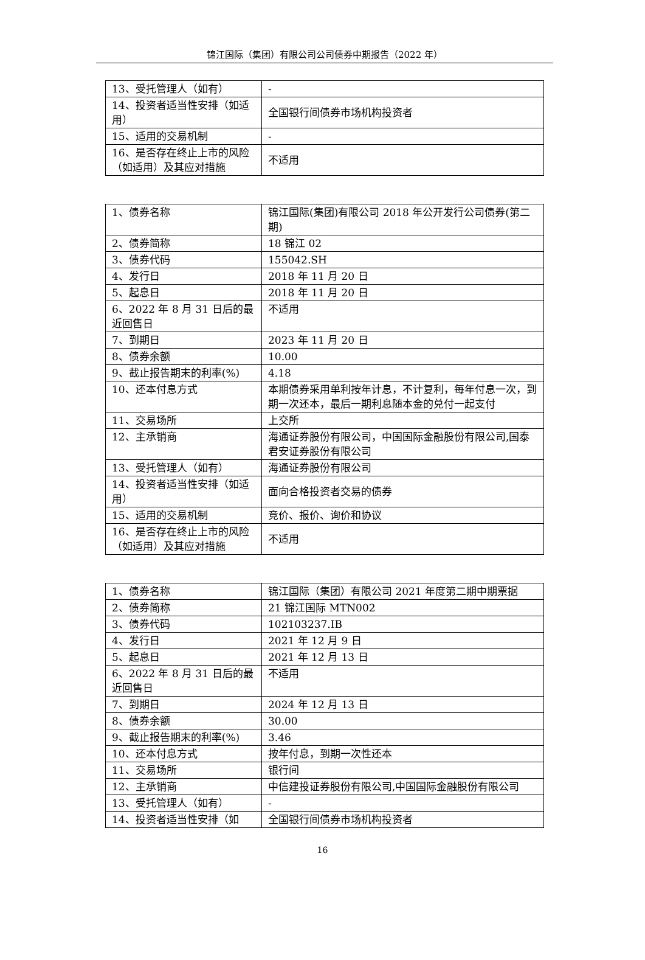锦江国际（集团）有限公司公司债券中期报告（2022 年）
| 13、受托管理人（如有） | - |
| 14、投资者适当性安排（如适用） | 全国银行间债券市场机构投资者 |
| 15、适用的交易机制 | - |
| 16、是否存在终止上市的风险（如适用）及其应对措施 | 不适用 |
| 1、债券名称 | 锦江国际(集团)有限公司 2018 年公开发行公司债券(第二期) |
| 2、债券简称 | 18 锦江 02 |
| 3、债券代码 | 155042.SH |
| 4、发行日 | 2018 年 11 月 20 日 |
| 5、起息日 | 2018 年 11 月 20 日 |
| 6、2022 年 8 月 31 日后的最近回售日 | 不适用 |
| 7、到期日 | 2023 年 11 月 20 日 |
| 8、债券余额 | 10.00 |
| 9、截止报告期末的利率(%) | 4.18 |
| 10、还本付息方式 | 本期债券采用单利按年计息，不计复利，每年付息一次，到期一次还本，最后一期利息随本金的兑付一起支付 |
| 11、交易场所 | 上交所 |
| 12、主承销商 | 海通证券股份有限公司，中国国际金融股份有限公司,国泰君安证券股份有限公司 |
| 13、受托管理人（如有） | 海通证券股份有限公司 |
| 14、投资者适当性安排（如适用） | 面向合格投资者交易的债券 |
| 15、适用的交易机制 | 竞价、报价、询价和协议 |
| 16、是否存在终止上市的风险（如适用）及其应对措施 | 不适用 |
| 1、债券名称 | 锦江国际（集团）有限公司 2021 年度第二期中期票据 |
| 2、债券简称 | 21 锦江国际 MTN002 |
| 3、债券代码 | 102103237.IB |
| 4、发行日 | 2021 年 12 月 9 日 |
| 5、起息日 | 2021 年 12 月 13 日 |
| 6、2022 年 8 月 31 日后的最近回售日 | 不适用 |
| 7、到期日 | 2024 年 12 月 13 日 |
| 8、债券余额 | 30.00 |
| 9、截止报告期末的利率(%) | 3.46 |
| 10、还本付息方式 | 按年付息，到期一次性还本 |
| 11、交易场所 | 银行间 |
| 12、主承销商 | 中信建投证券股份有限公司,中国国际金融股份有限公司 |
| 13、受托管理人（如有） | - |
| 14、投资者适当性安排（如 | 全国银行间债券市场机构投资者 |
16